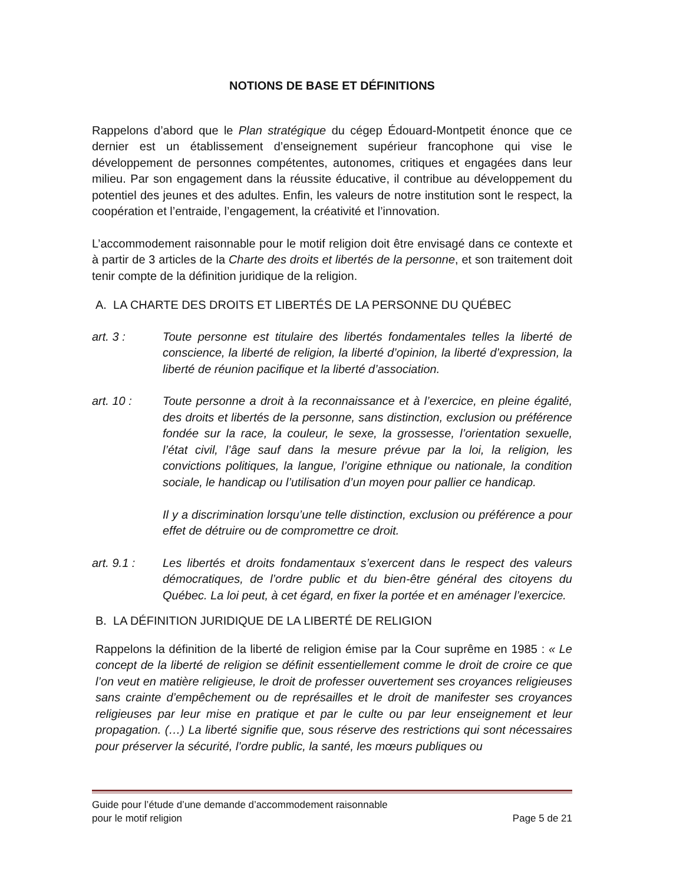NOTIONS DE BASE ET DÉFINITIONS
Rappelons d’abord que le Plan stratégique du cégep Édouard-Montpetit énonce que ce dernier est un établissement d’enseignement supérieur francophone qui vise le développement de personnes compétentes, autonomes, critiques et engagées dans leur milieu. Par son engagement dans la réussite éducative, il contribue au développement du potentiel des jeunes et des adultes. Enfin, les valeurs de notre institution sont le respect, la coopération et l’entraide, l’engagement, la créativité et l’innovation.
L’accommodement raisonnable pour le motif religion doit être envisagé dans ce contexte et à partir de 3 articles de la Charte des droits et libertés de la personne, et son traitement doit tenir compte de la définition juridique de la religion.
A. LA CHARTE DES DROITS ET LIBERTÉS DE LA PERSONNE DU QUÉBEC
art. 3 : Toute personne est titulaire des libertés fondamentales telles la liberté de conscience, la liberté de religion, la liberté d’opinion, la liberté d’expression, la liberté de réunion pacifique et la liberté d’association.
art. 10 : Toute personne a droit à la reconnaissance et à l’exercice, en pleine égalité, des droits et libertés de la personne, sans distinction, exclusion ou préférence fondée sur la race, la couleur, le sexe, la grossesse, l’orientation sexuelle, l’état civil, l’âge sauf dans la mesure prévue par la loi, la religion, les convictions politiques, la langue, l’origine ethnique ou nationale, la condition sociale, le handicap ou l’utilisation d’un moyen pour pallier ce handicap.
Il y a discrimination lorsqu’une telle distinction, exclusion ou préférence a pour effet de détruire ou de compromettre ce droit.
art. 9.1 : Les libertés et droits fondamentaux s’exercent dans le respect des valeurs démocratiques, de l’ordre public et du bien-être général des citoyens du Québec. La loi peut, à cet égard, en fixer la portée et en aménager l’exercice.
B. LA DÉFINITION JURIDIQUE DE LA LIBERTÉ DE RELIGION
Rappelons la définition de la liberté de religion émise par la Cour suprême en 1985 : « Le concept de la liberté de religion se définit essentiellement comme le droit de croire ce que l’on veut en matière religieuse, le droit de professer ouvertement ses croyances religieuses sans crainte d’empêchement ou de représailles et le droit de manifester ses croyances religieuses par leur mise en pratique et par le culte ou par leur enseignement et leur propagation. (…) La liberté signifie que, sous réserve des restrictions qui sont nécessaires pour préserver la sécurité, l’ordre public, la santé, les mœurs publiques ou
Guide pour l’étude d’une demande d’accommodement raisonnable
pour le motif religion
Page 5 de 21